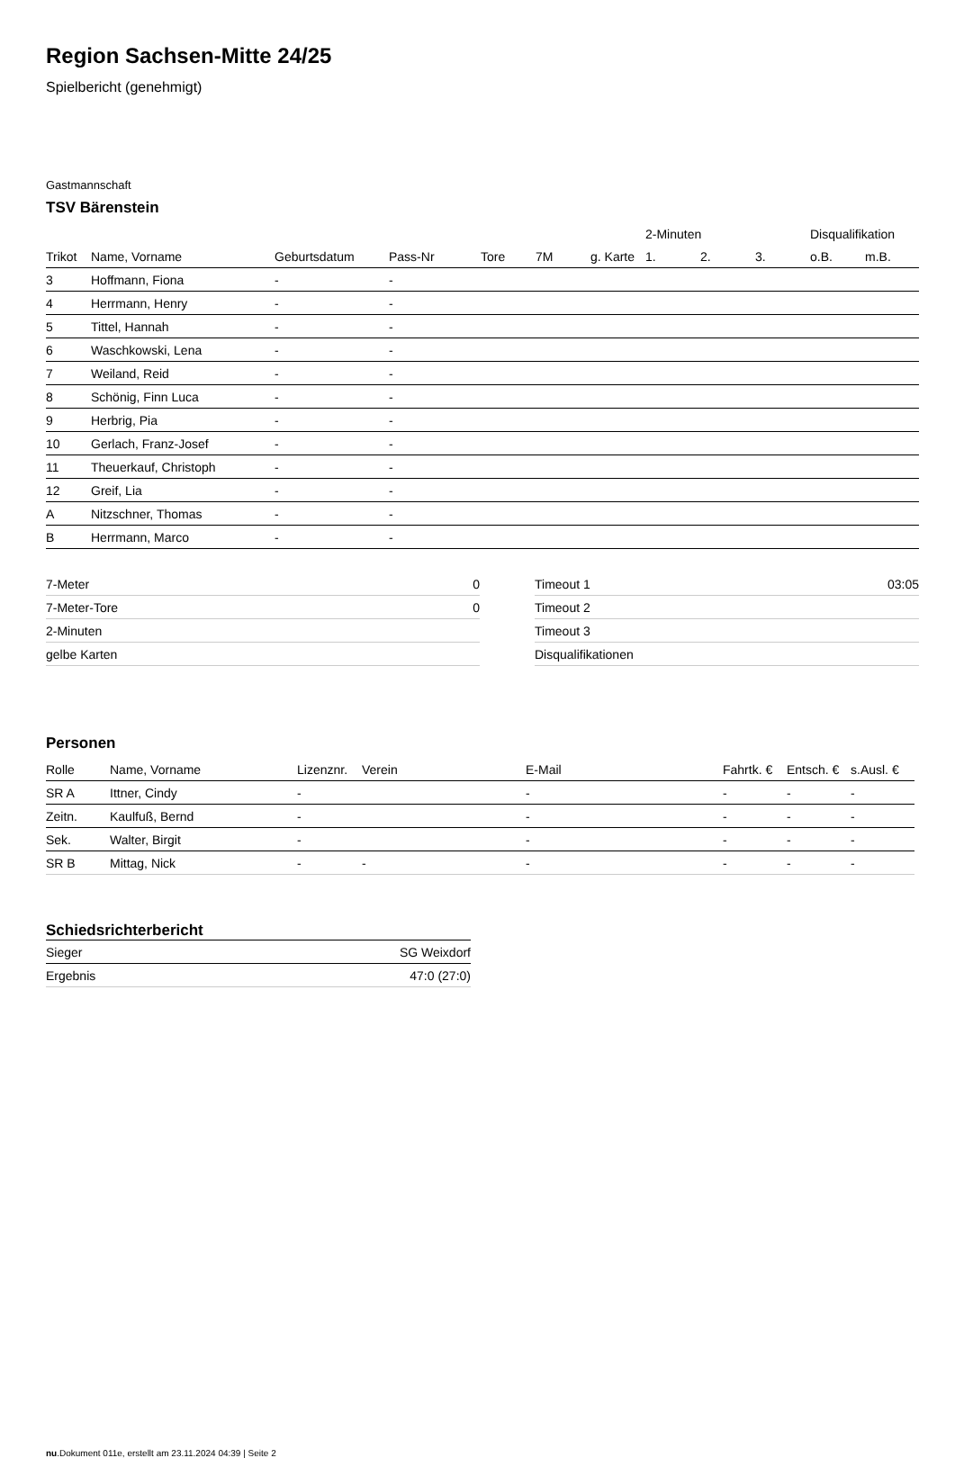Region Sachsen-Mitte 24/25
Spielbericht (genehmigt)
Gastmannschaft
TSV Bärenstein
| | | | | | | | 2-Minuten | | | Disqualifikation | |
| --- | --- | --- | --- | --- | --- | --- | --- | --- | --- | --- | --- |
| Trikot | Name, Vorname | Geburtsdatum | Pass-Nr | Tore | 7M | g. Karte | 1. | 2. | 3. | o.B. | m.B. |
| 3 | Hoffmann, Fiona | - | - | | | | | | | | |
| 4 | Herrmann, Henry | - | - | | | | | | | | |
| 5 | Tittel, Hannah | - | - | | | | | | | | |
| 6 | Waschkowski, Lena | - | - | | | | | | | | |
| 7 | Weiland, Reid | - | - | | | | | | | | |
| 8 | Schönig, Finn Luca | - | - | | | | | | | | |
| 9 | Herbrig, Pia | - | - | | | | | | | | |
| 10 | Gerlach, Franz-Josef | - | - | | | | | | | | |
| 11 | Theuerkauf, Christoph | - | - | | | | | | | | |
| 12 | Greif, Lia | - | - | | | | | | | | |
| A | Nitzschner, Thomas | - | - | | | | | | | | |
| B | Herrmann, Marco | - | - | | | | | | | | |
| 7-Meter | 0 |
| 7-Meter-Tore | 0 |
| 2-Minuten | |
| gelbe Karten | |
| Timeout 1 | 03:05 |
| Timeout 2 | |
| Timeout 3 | |
| Disqualifikationen | |
Personen
| Rolle | Name, Vorname | Lizenznr. | Verein | E-Mail | Fahrtk. € | Entsch. € | s.Ausl. € |
| --- | --- | --- | --- | --- | --- | --- | --- |
| SR A | Ittner, Cindy | - | | - | - | - | - |
| Zeitn. | Kaulfuß, Bernd | - | | - | - | - | - |
| Sek. | Walter, Birgit | - | | - | - | - | - |
| SR B | Mittag, Nick | - | - | - | - | - | - |
Schiedsrichterbericht
| Sieger | SG Weixdorf |
| Ergebnis | 47:0 (27:0) |
nu.Dokument 011e, erstellt am 23.11.2024 04:39 | Seite 2